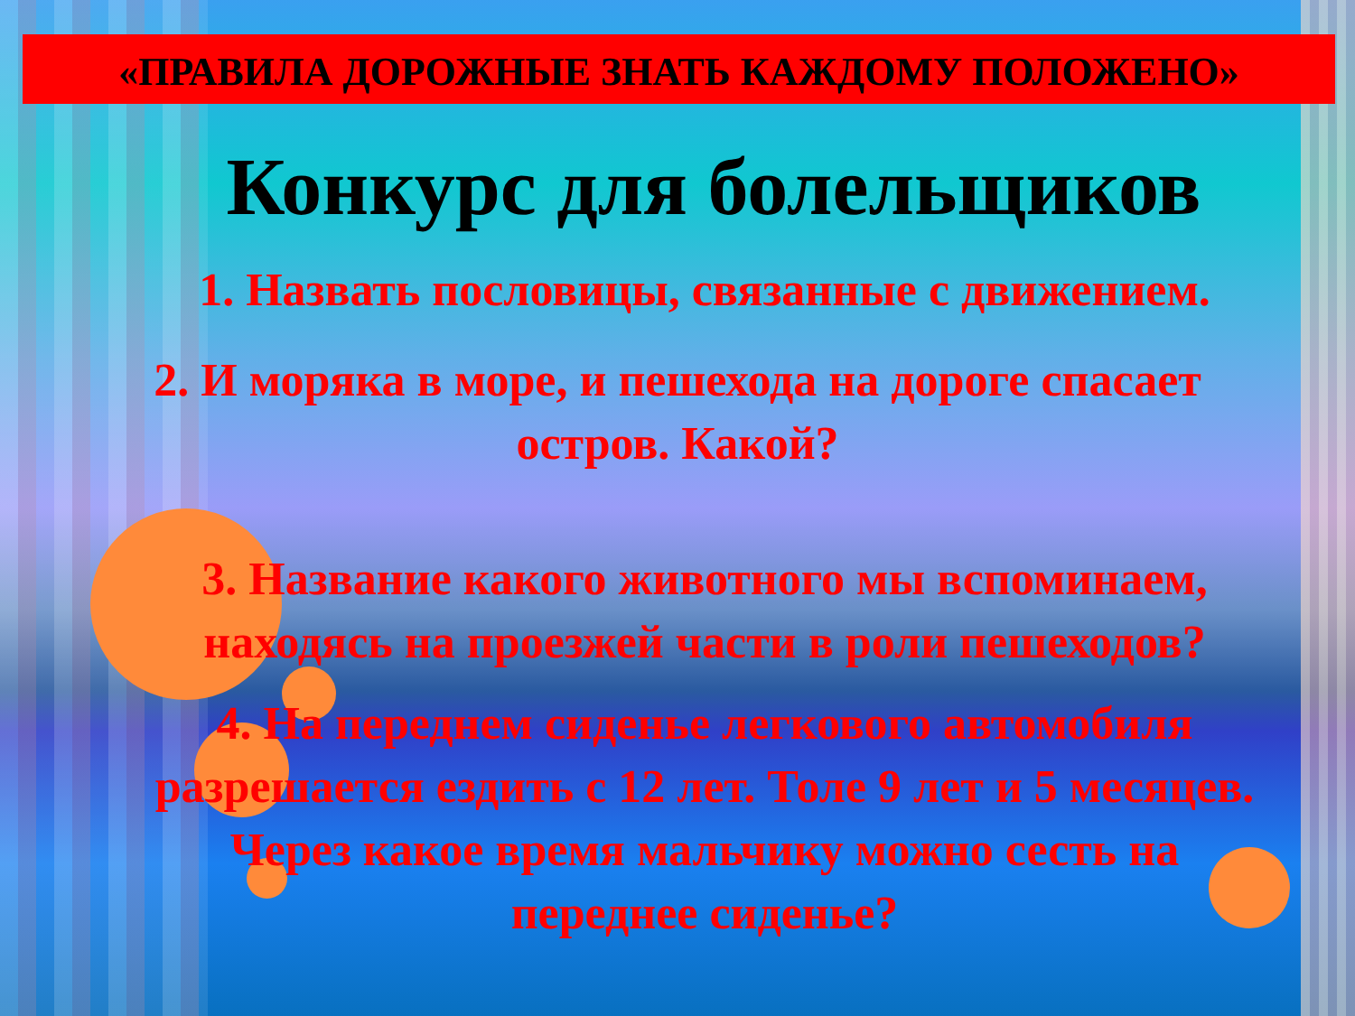«ПРАВИЛА ДОРОЖНЫЕ ЗНАТЬ КАЖДОМУ ПОЛОЖЕНО»
Конкурс для болельщиков
1. Назвать пословицы, связанные с движением.
2. И моряка в море, и пешехода на дороге спасает
остров. Какой?
3. Название какого животного мы вспоминаем,
находясь на проезжей части в роли пешеходов?
4. На переднем сиденье легкового автомобиля
разрешается ездить с 12 лет. Толе 9 лет и 5 месяцев.
Через какое время мальчику можно сесть на
переднее сиденье?